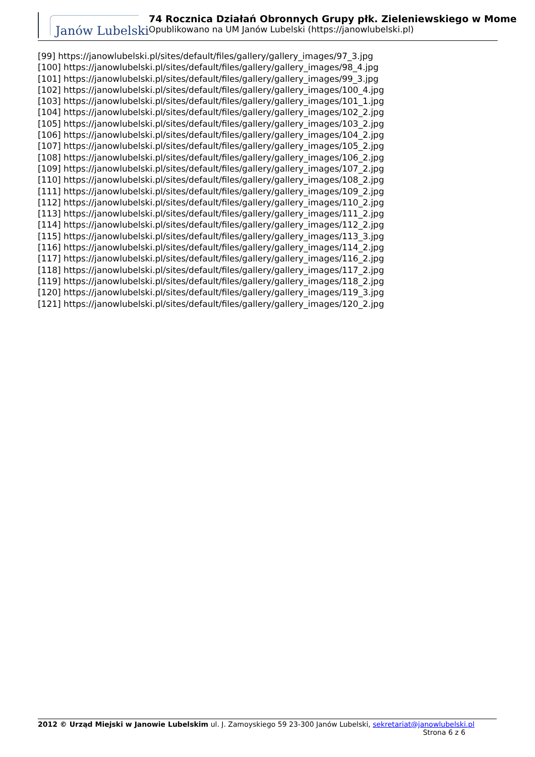Janów Lubelski
74 Rocznica Działań Obronnych Grupy płk. Zieleniewskiego w Mome
Opublikowano na UM Janów Lubelski (https://janowlubelski.pl)
[99] https://janowlubelski.pl/sites/default/files/gallery/gallery_images/97_3.jpg
[100] https://janowlubelski.pl/sites/default/files/gallery/gallery_images/98_4.jpg
[101] https://janowlubelski.pl/sites/default/files/gallery/gallery_images/99_3.jpg
[102] https://janowlubelski.pl/sites/default/files/gallery/gallery_images/100_4.jpg
[103] https://janowlubelski.pl/sites/default/files/gallery/gallery_images/101_1.jpg
[104] https://janowlubelski.pl/sites/default/files/gallery/gallery_images/102_2.jpg
[105] https://janowlubelski.pl/sites/default/files/gallery/gallery_images/103_2.jpg
[106] https://janowlubelski.pl/sites/default/files/gallery/gallery_images/104_2.jpg
[107] https://janowlubelski.pl/sites/default/files/gallery/gallery_images/105_2.jpg
[108] https://janowlubelski.pl/sites/default/files/gallery/gallery_images/106_2.jpg
[109] https://janowlubelski.pl/sites/default/files/gallery/gallery_images/107_2.jpg
[110] https://janowlubelski.pl/sites/default/files/gallery/gallery_images/108_2.jpg
[111] https://janowlubelski.pl/sites/default/files/gallery/gallery_images/109_2.jpg
[112] https://janowlubelski.pl/sites/default/files/gallery/gallery_images/110_2.jpg
[113] https://janowlubelski.pl/sites/default/files/gallery/gallery_images/111_2.jpg
[114] https://janowlubelski.pl/sites/default/files/gallery/gallery_images/112_2.jpg
[115] https://janowlubelski.pl/sites/default/files/gallery/gallery_images/113_3.jpg
[116] https://janowlubelski.pl/sites/default/files/gallery/gallery_images/114_2.jpg
[117] https://janowlubelski.pl/sites/default/files/gallery/gallery_images/116_2.jpg
[118] https://janowlubelski.pl/sites/default/files/gallery/gallery_images/117_2.jpg
[119] https://janowlubelski.pl/sites/default/files/gallery/gallery_images/118_2.jpg
[120] https://janowlubelski.pl/sites/default/files/gallery/gallery_images/119_3.jpg
[121] https://janowlubelski.pl/sites/default/files/gallery/gallery_images/120_2.jpg
2012 © Urząd Miejski w Janowie Lubelskim ul. J. Zamoyskiego 59 23-300 Janów Lubelski, sekretariat@janowlubelski.pl
Strona 6 z 6